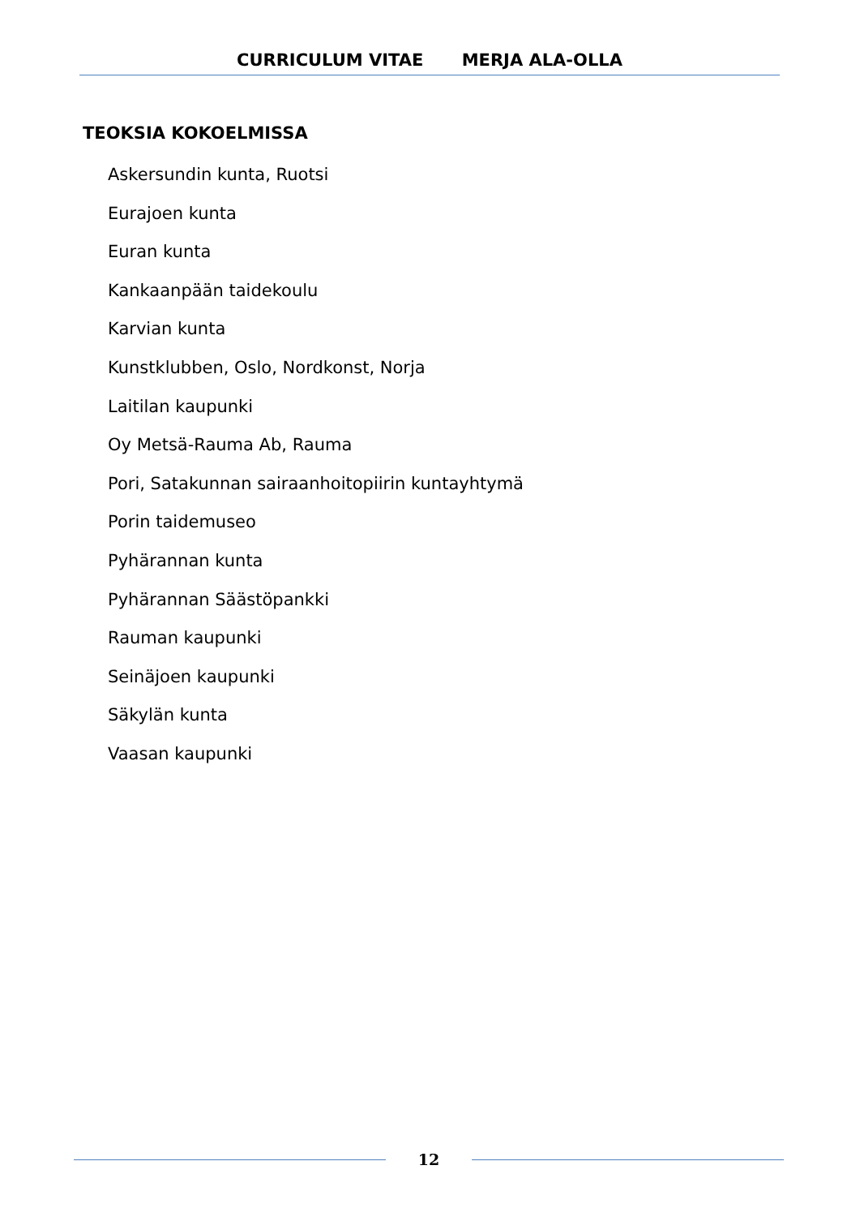CURRICULUM VITAE MERJA ALA-OLLA
TEOKSIA KOKOELMISSA
Askersundin kunta, Ruotsi
Eurajoen kunta
Euran kunta
Kankaanpään taidekoulu
Karvian kunta
Kunstklubben, Oslo, Nordkonst, Norja
Laitilan kaupunki
Oy Metsä-Rauma Ab, Rauma
Pori, Satakunnan sairaanhoitopiirin kuntayhtymä
Porin taidemuseo
Pyhärannan kunta
Pyhärannan Säästöpankki
Rauman kaupunki
Seinäjoen kaupunki
Säkylän kunta
Vaasan kaupunki
12